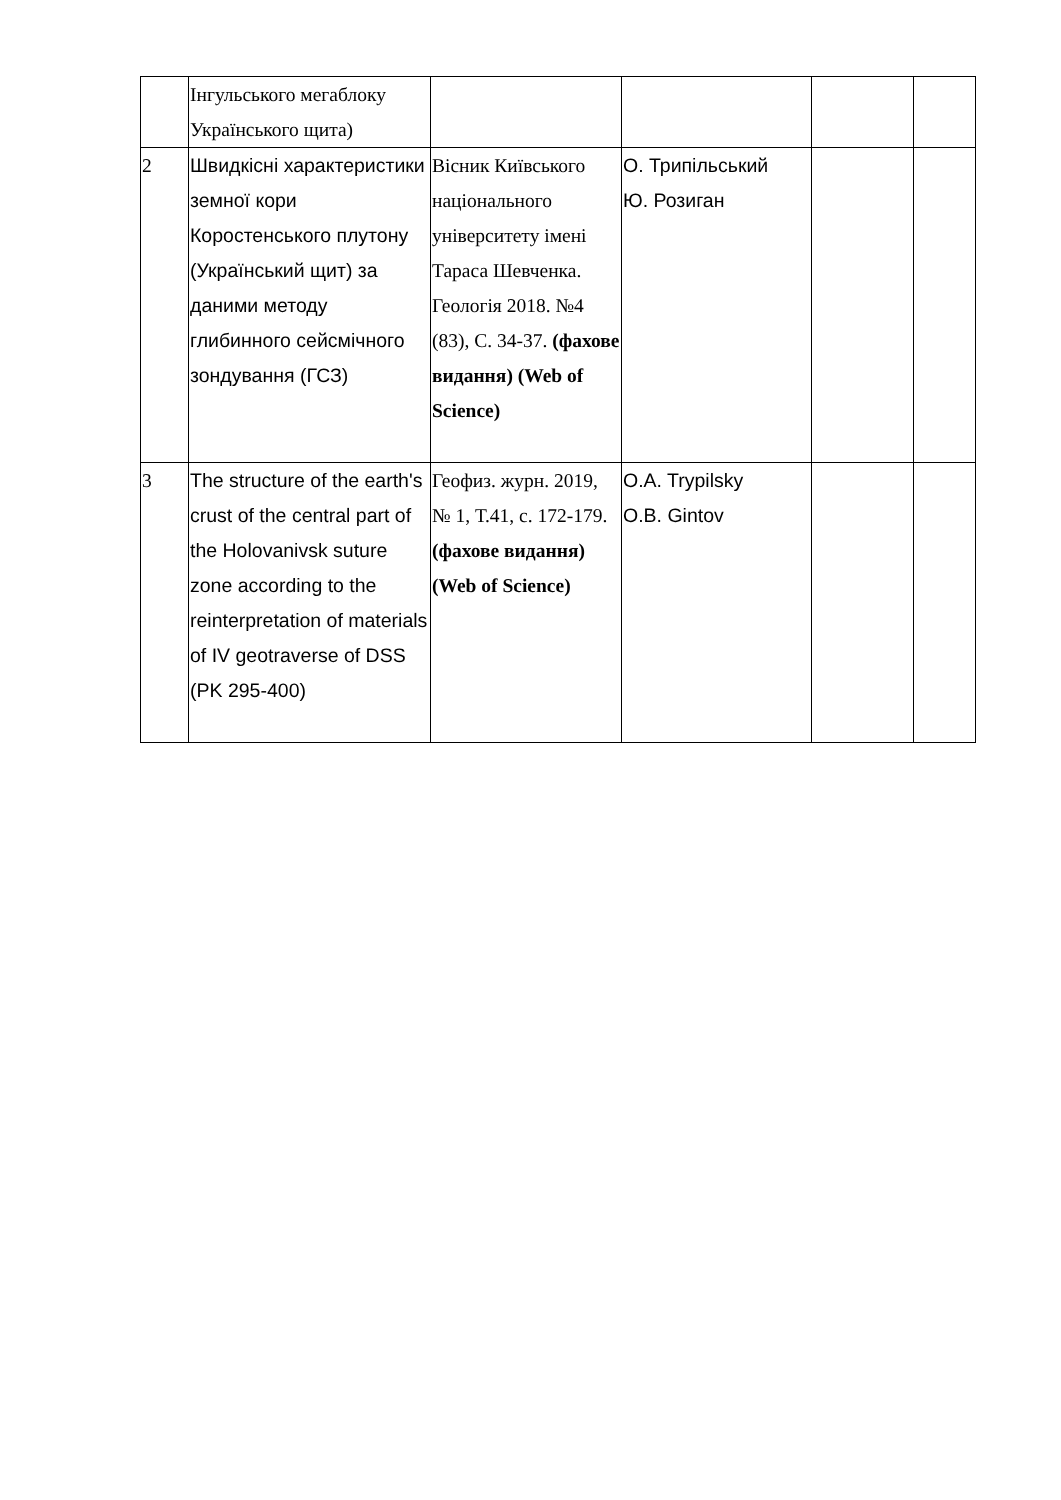| | Інгульського мегаблоку Українського щита) | | | | |
| 2 | Швидкісні характеристики земної кори Коростенського плутону (Український щит) за даними методу глибинного сейсмічного зондування (ГСЗ) | Вісник Київського національного університету імені Тараса Шевченка. Геологія 2018. №4 (83), С. 34-37. (фахове видання) (Web of Science) | О. Трипільський Ю. Розиган | | |
| 3 | The structure of the earth's crust of the central part of the Holovanivsk suture zone according to the reinterpretation of materials of IV geotraverse of DSS (PK 295-400) | Геофиз. журн. 2019, № 1, Т.41, с. 172-179. (фахове видання) (Web of Science) | O.A. Trypilsky O.B. Gintov | | |